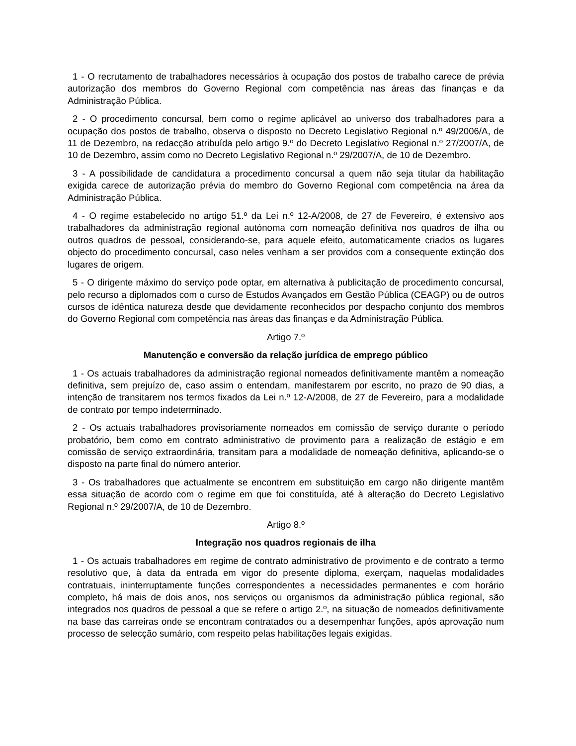1 - O recrutamento de trabalhadores necessários à ocupação dos postos de trabalho carece de prévia autorização dos membros do Governo Regional com competência nas áreas das finanças e da Administração Pública.
2 - O procedimento concursal, bem como o regime aplicável ao universo dos trabalhadores para a ocupação dos postos de trabalho, observa o disposto no Decreto Legislativo Regional n.º 49/2006/A, de 11 de Dezembro, na redacção atribuída pelo artigo 9.º do Decreto Legislativo Regional n.º 27/2007/A, de 10 de Dezembro, assim como no Decreto Legislativo Regional n.º 29/2007/A, de 10 de Dezembro.
3 - A possibilidade de candidatura a procedimento concursal a quem não seja titular da habilitação exigida carece de autorização prévia do membro do Governo Regional com competência na área da Administração Pública.
4 - O regime estabelecido no artigo 51.º da Lei n.º 12-A/2008, de 27 de Fevereiro, é extensivo aos trabalhadores da administração regional autónoma com nomeação definitiva nos quadros de ilha ou outros quadros de pessoal, considerando-se, para aquele efeito, automaticamente criados os lugares objecto do procedimento concursal, caso neles venham a ser providos com a consequente extinção dos lugares de origem.
5 - O dirigente máximo do serviço pode optar, em alternativa à publicitação de procedimento concursal, pelo recurso a diplomados com o curso de Estudos Avançados em Gestão Pública (CEAGP) ou de outros cursos de idêntica natureza desde que devidamente reconhecidos por despacho conjunto dos membros do Governo Regional com competência nas áreas das finanças e da Administração Pública.
Artigo 7.º
Manutenção e conversão da relação jurídica de emprego público
1 - Os actuais trabalhadores da administração regional nomeados definitivamente mantêm a nomeação definitiva, sem prejuízo de, caso assim o entendam, manifestarem por escrito, no prazo de 90 dias, a intenção de transitarem nos termos fixados da Lei n.º 12-A/2008, de 27 de Fevereiro, para a modalidade de contrato por tempo indeterminado.
2 - Os actuais trabalhadores provisoriamente nomeados em comissão de serviço durante o período probatório, bem como em contrato administrativo de provimento para a realização de estágio e em comissão de serviço extraordinária, transitam para a modalidade de nomeação definitiva, aplicando-se o disposto na parte final do número anterior.
3 - Os trabalhadores que actualmente se encontrem em substituição em cargo não dirigente mantêm essa situação de acordo com o regime em que foi constituída, até à alteração do Decreto Legislativo Regional n.º 29/2007/A, de 10 de Dezembro.
Artigo 8.º
Integração nos quadros regionais de ilha
1 - Os actuais trabalhadores em regime de contrato administrativo de provimento e de contrato a termo resolutivo que, à data da entrada em vigor do presente diploma, exerçam, naquelas modalidades contratuais, ininterruptamente funções correspondentes a necessidades permanentes e com horário completo, há mais de dois anos, nos serviços ou organismos da administração pública regional, são integrados nos quadros de pessoal a que se refere o artigo 2.º, na situação de nomeados definitivamente na base das carreiras onde se encontram contratados ou a desempenhar funções, após aprovação num processo de selecção sumário, com respeito pelas habilitações legais exigidas.